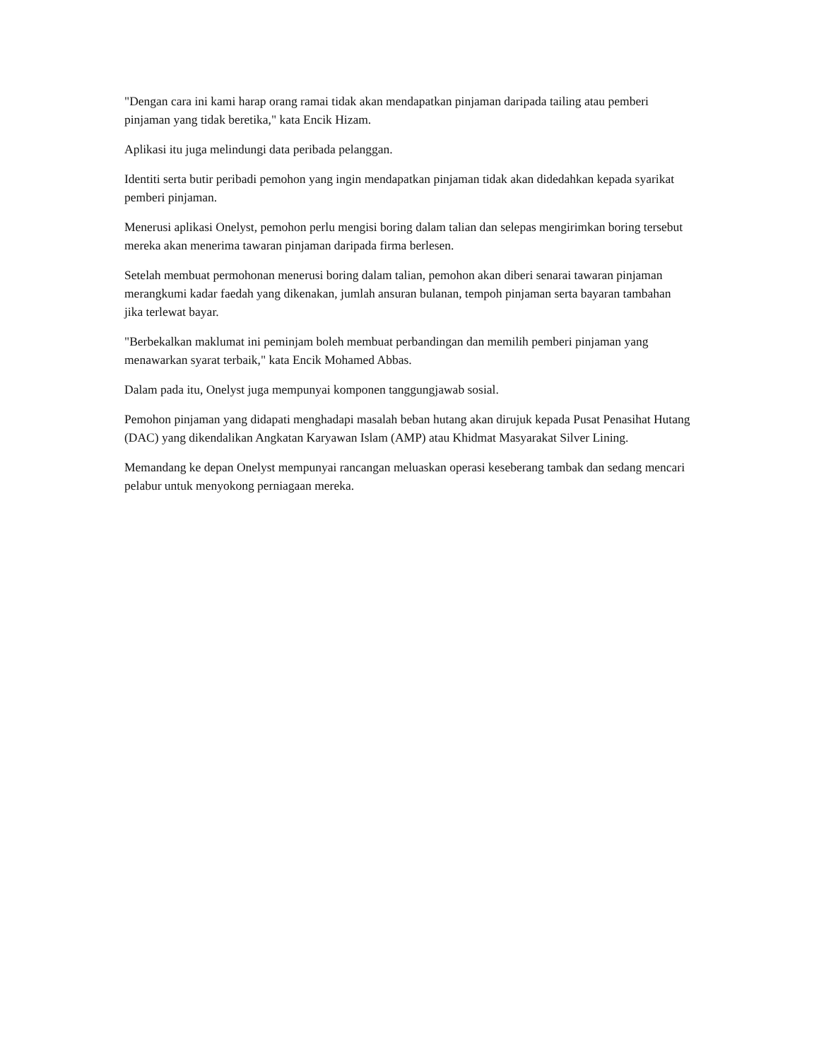"Dengan cara ini kami harap orang ramai tidak akan mendapatkan pinjaman daripada tailing atau pemberi pinjaman yang tidak beretika," kata Encik Hizam.
Aplikasi itu juga melindungi data peribada pelanggan.
Identiti serta butir peribadi pemohon yang ingin mendapatkan pinjaman tidak akan didedahkan kepada syarikat pemberi pinjaman.
Menerusi aplikasi Onelyst, pemohon perlu mengisi boring dalam talian dan selepas mengirimkan boring tersebut mereka akan menerima tawaran pinjaman daripada firma berlesen.
Setelah membuat permohonan menerusi boring dalam talian, pemohon akan diberi senarai tawaran pinjaman merangkumi kadar faedah yang dikenakan, jumlah ansuran bulanan, tempoh pinjaman serta bayaran tambahan jika terlewat bayar.
"Berbekalkan maklumat ini peminjam boleh membuat perbandingan dan memilih pemberi pinjaman yang menawarkan syarat terbaik," kata Encik Mohamed Abbas.
Dalam pada itu, Onelyst juga mempunyai komponen tanggungjawab sosial.
Pemohon pinjaman yang didapati menghadapi masalah beban hutang akan dirujuk kepada Pusat Penasihat Hutang (DAC) yang dikendalikan Angkatan Karyawan Islam (AMP) atau Khidmat Masyarakat Silver Lining.
Memandang ke depan Onelyst mempunyai rancangan meluaskan operasi keseberang tambak dan sedang mencari pelabur untuk menyokong perniagaan mereka.